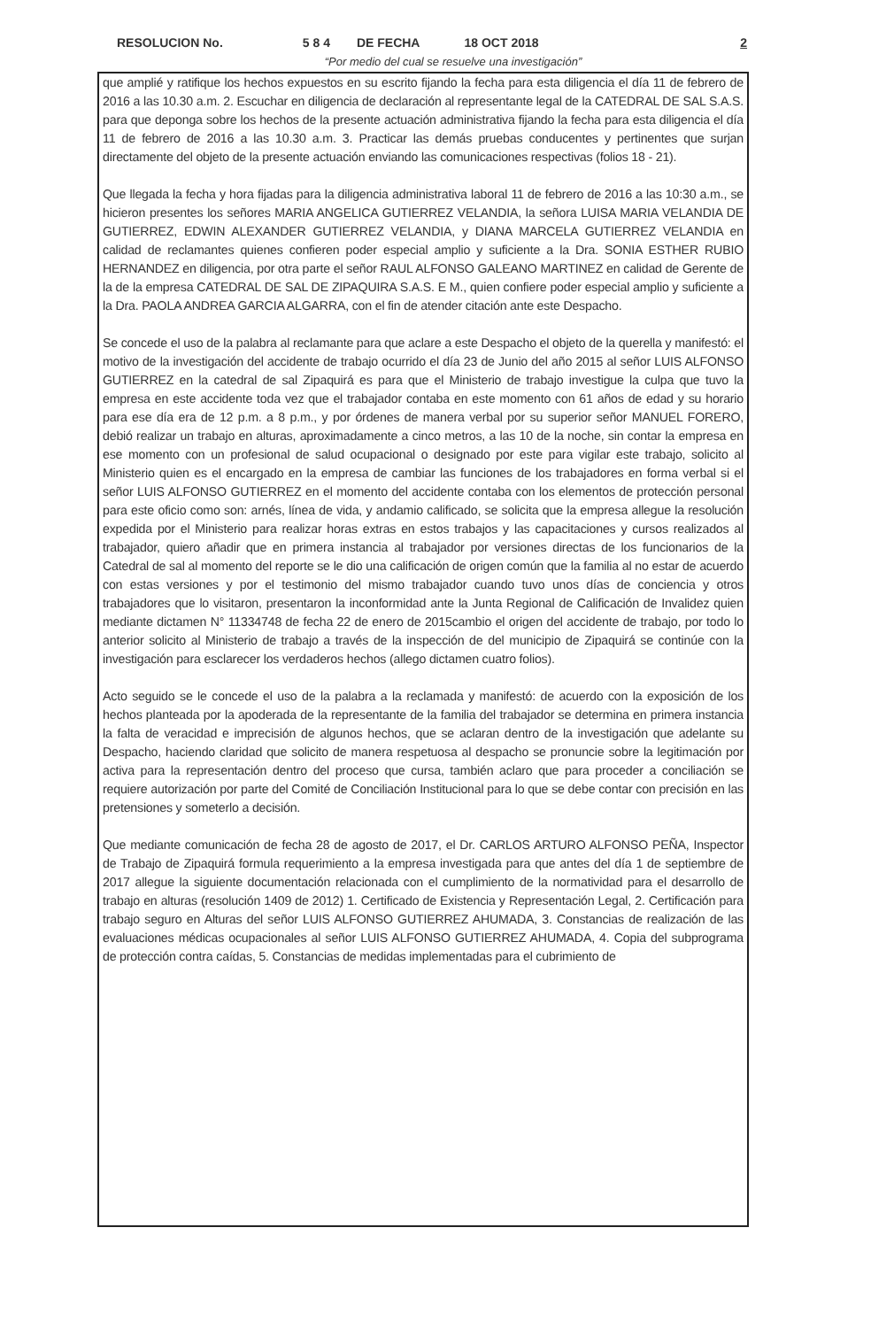RESOLUCION No. 5 8 4 DE FECHA 18 OCT 2018 2
“Por medio del cual se resuelve una investigación”
que amplié y ratifique los hechos expuestos en su escrito fijando la fecha para esta diligencia el día 11 de febrero de 2016 a las 10.30 a.m. 2. Escuchar en diligencia de declaración al representante legal de la CATEDRAL DE SAL S.A.S. para que deponga sobre los hechos de la presente actuación administrativa fijando la fecha para esta diligencia el día 11 de febrero de 2016 a las 10.30 a.m. 3. Practicar las demás pruebas conducentes y pertinentes que surjan directamente del objeto de la presente actuación enviando las comunicaciones respectivas (folios 18 - 21).
Que llegada la fecha y hora fijadas para la diligencia administrativa laboral 11 de febrero de 2016 a las 10:30 a.m., se hicieron presentes los señores MARIA ANGELICA GUTIERREZ VELANDIA, la señora LUISA MARIA VELANDIA DE GUTIERREZ, EDWIN ALEXANDER GUTIERREZ VELANDIA, y DIANA MARCELA GUTIERREZ VELANDIA en calidad de reclamantes quienes confieren poder especial amplio y suficiente a la Dra. SONIA ESTHER RUBIO HERNANDEZ en diligencia, por otra parte el señor RAUL ALFONSO GALEANO MARTINEZ en calidad de Gerente de la de la empresa CATEDRAL DE SAL DE ZIPAQUIRA S.A.S. E M., quien confiere poder especial amplio y suficiente a la Dra. PAOLA ANDREA GARCIA ALGARRA, con el fin de atender citación ante este Despacho.
Se concede el uso de la palabra al reclamante para que aclare a este Despacho el objeto de la querella y manifestó: el motivo de la investigación del accidente de trabajo ocurrido el día 23 de Junio del año 2015 al señor LUIS ALFONSO GUTIERREZ en la catedral de sal Zipaquirá es para que el Ministerio de trabajo investigue la culpa que tuvo la empresa en este accidente toda vez que el trabajador contaba en este momento con 61 años de edad y su horario para ese día era de 12 p.m. a 8 p.m., y por órdenes de manera verbal por su superior señor MANUEL FORERO, debió realizar un trabajo en alturas, aproximadamente a cinco metros, a las 10 de la noche, sin contar la empresa en ese momento con un profesional de salud ocupacional o designado por este para vigilar este trabajo, solicito al Ministerio quien es el encargado en la empresa de cambiar las funciones de los trabajadores en forma verbal si el señor LUIS ALFONSO GUTIERREZ en el momento del accidente contaba con los elementos de protección personal para este oficio como son: arnés, línea de vida, y andamio calificado, se solicita que la empresa allegue la resolución expedida por el Ministerio para realizar horas extras en estos trabajos y las capacitaciones y cursos realizados al trabajador, quiero añadir que en primera instancia al trabajador por versiones directas de los funcionarios de la Catedral de sal al momento del reporte se le dio una calificación de origen común que la familia al no estar de acuerdo con estas versiones y por el testimonio del mismo trabajador cuando tuvo unos días de conciencia y otros trabajadores que lo visitaron, presentaron la inconformidad ante la Junta Regional de Calificación de Invalidez quien mediante dictamen N° 11334748 de fecha 22 de enero de 2015cambio el origen del accidente de trabajo, por todo lo anterior solicito al Ministerio de trabajo a través de la inspección de del municipio de Zipaquirá se continúe con la investigación para esclarecer los verdaderos hechos (allego dictamen cuatro folios).
Acto seguido se le concede el uso de la palabra a la reclamada y manifestó: de acuerdo con la exposición de los hechos planteada por la apoderada de la representante de la familia del trabajador se determina en primera instancia la falta de veracidad e imprecisión de algunos hechos, que se aclaran dentro de la investigación que adelante su Despacho, haciendo claridad que solicito de manera respetuosa al despacho se pronuncie sobre la legitimación por activa para la representación dentro del proceso que cursa, también aclaro que para proceder a conciliación se requiere autorización por parte del Comité de Conciliación Institucional para lo que se debe contar con precisión en las pretensiones y someterlo a decisión.
Que mediante comunicación de fecha 28 de agosto de 2017, el Dr. CARLOS ARTURO ALFONSO PEÑA, Inspector de Trabajo de Zipaquirá formula requerimiento a la empresa investigada para que antes del día 1 de septiembre de 2017 allegue la siguiente documentación relacionada con el cumplimiento de la normatividad para el desarrollo de trabajo en alturas (resolución 1409 de 2012) 1. Certificado de Existencia y Representación Legal, 2. Certificación para trabajo seguro en Alturas del señor LUIS ALFONSO GUTIERREZ AHUMADA, 3. Constancias de realización de las evaluaciones médicas ocupacionales al señor LUIS ALFONSO GUTIERREZ AHUMADA, 4. Copia del subprograma de protección contra caídas, 5. Constancias de medidas implementadas para el cubrimiento de